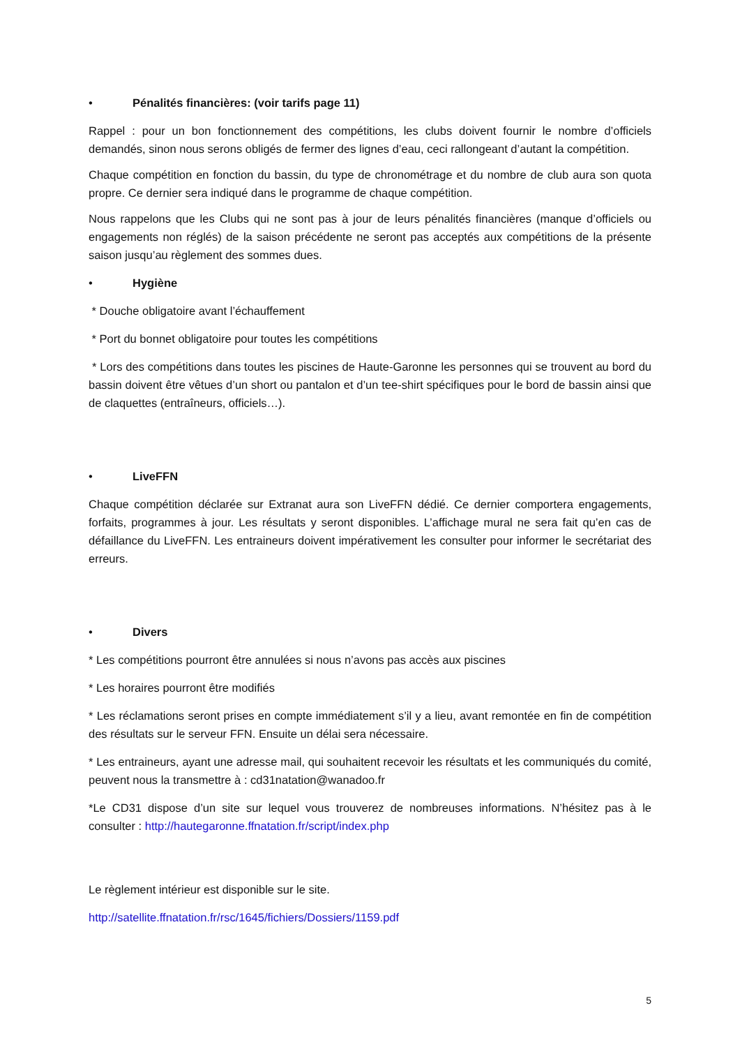• Pénalités financières: (voir tarifs page 11)
Rappel : pour un bon fonctionnement des compétitions, les clubs doivent fournir le nombre d’officiels demandés, sinon nous serons obligés de fermer des lignes d’eau, ceci rallongeant d’autant la compétition.
Chaque compétition en fonction du bassin, du type de chronométrage et du nombre de club aura son quota propre. Ce dernier sera indiqué dans le programme de chaque compétition.
Nous rappelons que les Clubs qui ne sont pas à jour de leurs pénalités financières (manque d’officiels ou engagements non réglés) de la saison précédente ne seront pas acceptés aux compétitions de la présente saison jusqu’au règlement des sommes dues.
• Hygiène
* Douche obligatoire avant l’échauffement
* Port du bonnet obligatoire pour toutes les compétitions
* Lors des compétitions dans toutes les piscines de Haute-Garonne les personnes qui se trouvent au bord du bassin doivent être vêtues d’un short ou pantalon et d’un tee-shirt spécifiques pour le bord de bassin ainsi que de claquettes (entraîneurs, officiels…).
• LiveFFN
Chaque compétition déclarée sur Extranat aura son LiveFFN dédié. Ce dernier comportera engagements, forfaits, programmes à jour. Les résultats y seront disponibles. L’affichage mural ne sera fait qu’en cas de défaillance du LiveFFN. Les entraineurs doivent impérativement les consulter pour informer le secrétariat des erreurs.
• Divers
* Les compétitions pourront être annulées si nous n’avons pas accès aux piscines
* Les horaires pourront être modifiés
* Les réclamations seront prises en compte immédiatement s’il y a lieu, avant remontée en fin de compétition des résultats sur le serveur FFN. Ensuite un délai sera nécessaire.
* Les entraineurs, ayant une adresse mail, qui souhaitent recevoir les résultats et les communiqués du comité, peuvent nous la transmettre à : cd31natation@wanadoo.fr
*Le CD31 dispose d’un site sur lequel vous trouverez de nombreuses informations. N’hésitez pas à le consulter : http://hautegaronne.ffnatation.fr/script/index.php
Le règlement intérieur est disponible sur le site.
http://satellite.ffnatation.fr/rsc/1645/fichiers/Dossiers/1159.pdf
5